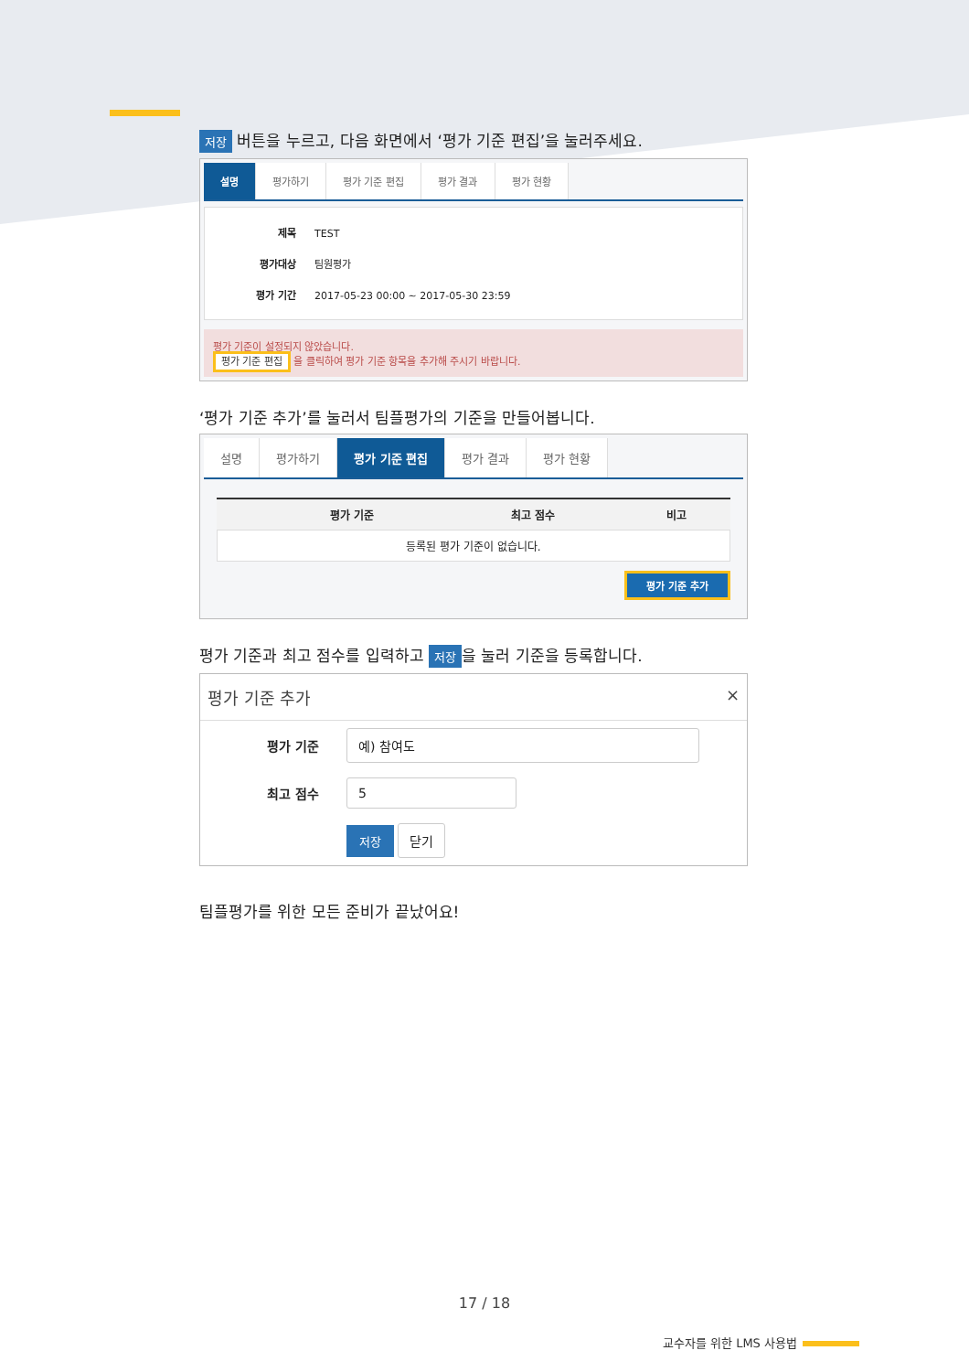저장 버튼을 누르고, 다음 화면에서 ‘평가 기준 편집’을 눌러주세요.
설명 평가하기 평가 기준 편집 평가 결과 평가 현황
제목 TEST
평가대상 팀원평가
평가 기간 2017-05-23 00:00 ~ 2017-05-30 23:59
평가 기준이 설정되지 않았습니다.
평가 기준 편집 을 클릭하여 평가 기준 항목을 추가해 주시기 바랍니다.
‘평가 기준 추가’를 눌러서 팀플평가의 기준을 만들어봅니다.
설명 평가하기 평가 기준 편집 평가 결과 평가 현황
| | 평가 기준 | 최고 점수 | 비고 |
| --- | --- | --- | --- |
| 등록된 평가 기준이 없습니다. | | | |
평가 기준 추가
평가 기준과 최고 점수를 입력하고 저장 을 눌러 기준을 등록합니다.
평가 기준 추가 ×
평가 기준 예) 참여도
최고 점수 5
저장 닫기
팀플평가를 위한 모든 준비가 끝났어요!
17 / 18
교수자를 위한 LMS 사용법